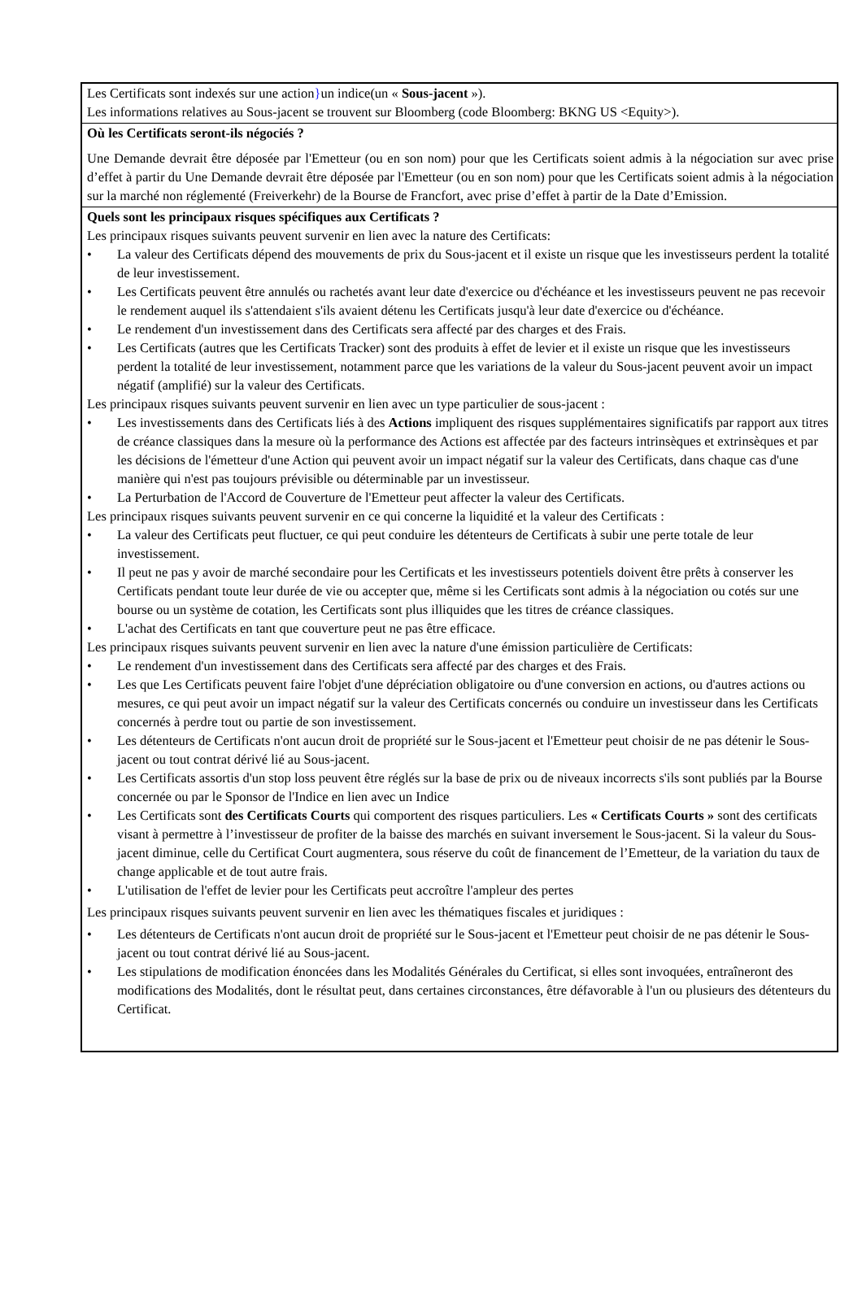Les Certificats sont indexés sur une action}un indice(un « Sous-jacent »).
Les informations relatives au Sous-jacent se trouvent sur Bloomberg (code Bloomberg: BKNG US <Equity>).
Où les Certificats seront-ils négociés ?
Une Demande devrait être déposée par l'Emetteur (ou en son nom) pour que les Certificats soient admis à la négociation sur avec prise d’effet à partir du Une Demande devrait être déposée par l'Emetteur (ou en son nom) pour que les Certificats soient admis à la négociation sur la marché non réglementé (Freiverkehr) de la Bourse de Francfort, avec prise d’effet à partir de la Date d’Emission.
Quels sont les principaux risques spécifiques aux Certificats ?
Les principaux risques suivants peuvent survenir en lien avec la nature des Certificats:
• La valeur des Certificats dépend des mouvements de prix du Sous-jacent et il existe un risque que les investisseurs perdent la totalité de leur investissement.
• Les Certificats peuvent être annulés ou rachetés avant leur date d'exercice ou d'échéance et les investisseurs peuvent ne pas recevoir le rendement auquel ils s'attendaient s'ils avaient détenu les Certificats jusqu'à leur date d'exercice ou d'échéance.
• Le rendement d'un investissement dans des Certificats sera affecté par des charges et des Frais.
• Les Certificats (autres que les Certificats Tracker) sont des produits à effet de levier et il existe un risque que les investisseurs perdent la totalité de leur investissement, notamment parce que les variations de la valeur du Sous-jacent peuvent avoir un impact négatif (amplifié) sur la valeur des Certificats.
Les principaux risques suivants peuvent survenir en lien avec un type particulier de sous-jacent :
• Les investissements dans des Certificats liés à des Actions impliquent des risques supplémentaires significatifs par rapport aux titres de créance classiques dans la mesure où la performance des Actions est affectée par des facteurs intrinsèques et extrinsèques et par les décisions de l'émetteur d'une Action qui peuvent avoir un impact négatif sur la valeur des Certificats, dans chaque cas d'une manière qui n'est pas toujours prévisible ou déterminable par un investisseur.
• La Perturbation de l'Accord de Couverture de l'Emetteur peut affecter la valeur des Certificats.
Les principaux risques suivants peuvent survenir en ce qui concerne la liquidité et la valeur des Certificats :
• La valeur des Certificats peut fluctuer, ce qui peut conduire les détenteurs de Certificats à subir une perte totale de leur investissement.
• Il peut ne pas y avoir de marché secondaire pour les Certificats et les investisseurs potentiels doivent être prêts à conserver les Certificats pendant toute leur durée de vie ou accepter que, même si les Certificats sont admis à la négociation ou cotés sur une bourse ou un système de cotation, les Certificats sont plus illiquides que les titres de créance classiques.
• L'achat des Certificats en tant que couverture peut ne pas être efficace.
Les principaux risques suivants peuvent survenir en lien avec la nature d'une émission particulière de Certificats:
• Le rendement d'un investissement dans des Certificats sera affecté par des charges et des Frais.
• Les que Les Certificats peuvent faire l'objet d'une dépréciation obligatoire ou d'une conversion en actions, ou d'autres actions ou mesures, ce qui peut avoir un impact négatif sur la valeur des Certificats concernés ou conduire un investisseur dans les Certificats concernés à perdre tout ou partie de son investissement.
• Les détenteurs de Certificats n'ont aucun droit de propriété sur le Sous-jacent et l'Emetteur peut choisir de ne pas détenir le Sous-jacent ou tout contrat dérivé lié au Sous-jacent.
• Les Certificats assortis d'un stop loss peuvent être réglés sur la base de prix ou de niveaux incorrects s'ils sont publiés par la Bourse concernée ou par le Sponsor de l'Indice en lien avec un Indice
• Les Certificats sont des Certificats Courts qui comportent des risques particuliers. Les « Certificats Courts » sont des certificats visant à permettre à l’investisseur de profiter de la baisse des marchés en suivant inversement le Sous-jacent. Si la valeur du Sous-jacent diminue, celle du Certificat Court augmentera, sous réserve du coût de financement de l’Emetteur, de la variation du taux de change applicable et de tout autre frais.
• L'utilisation de l'effet de levier pour les Certificats peut accroître l'ampleur des pertes
Les principaux risques suivants peuvent survenir en lien avec les thématiques fiscales et juridiques :
• Les détenteurs de Certificats n'ont aucun droit de propriété sur le Sous-jacent et l'Emetteur peut choisir de ne pas détenir le Sous-jacent ou tout contrat dérivé lié au Sous-jacent.
• Les stipulations de modification énoncées dans les Modalités Générales du Certificat, si elles sont invoquées, entraîneront des modifications des Modalités, dont le résultat peut, dans certaines circonstances, être défavorable à l'un ou plusieurs des détenteurs du Certificat.